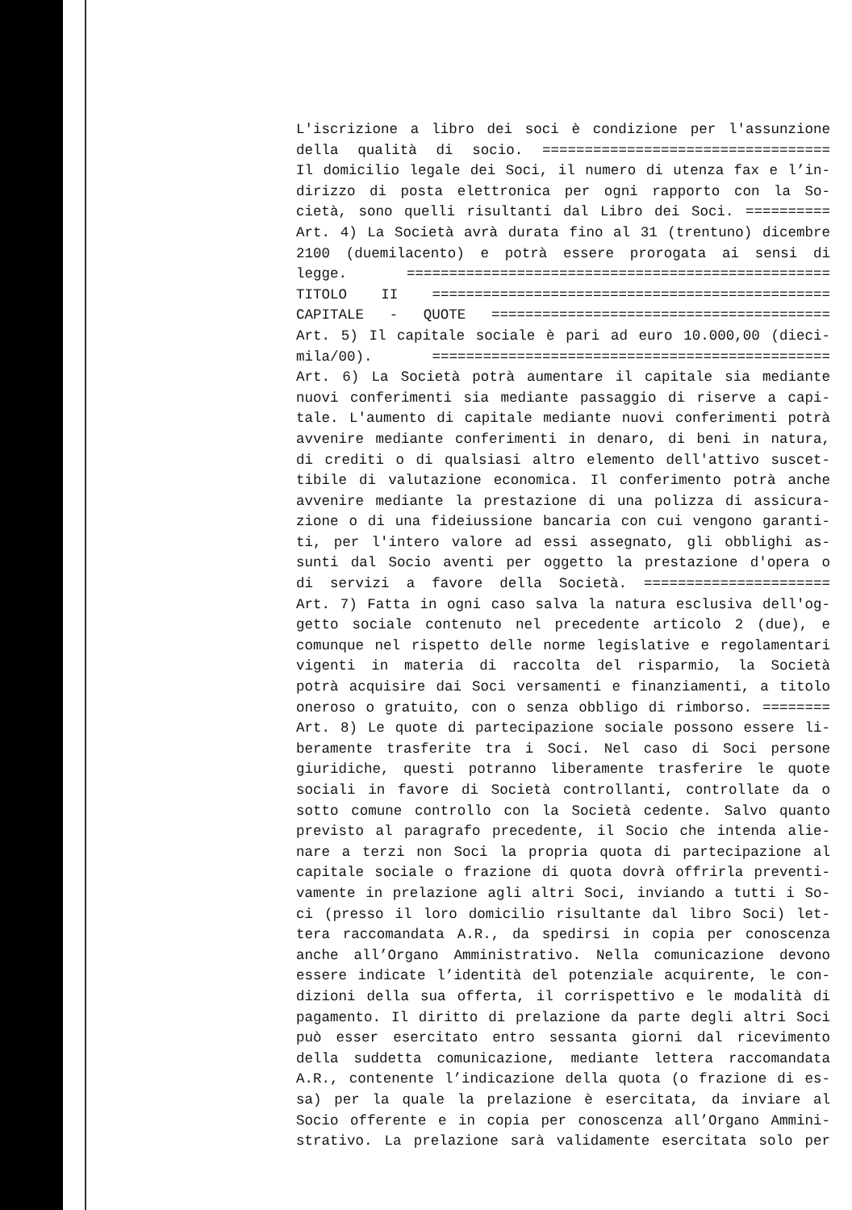L'iscrizione a libro dei soci è condizione per l'assunzione
della qualità di socio. ==================================
Il domicilio legale dei Soci, il numero di utenza fax e l’in-
dirizzo di posta elettronica per ogni rapporto con la So-
cietà, sono quelli risultanti dal Libro dei Soci. ==========
Art. 4) La Società avrà durata fino al 31 (trentuno) dicembre
2100 (duemilacento) e potrà essere prorogata ai sensi di
legge. ==================================================
TITOLO II ===============================================
CAPITALE - QUOTE ========================================
Art. 5) Il capitale sociale è pari ad euro 10.000,00 (dieci-
mila/00). ===============================================
Art. 6) La Società potrà aumentare il capitale sia mediante
nuovi conferimenti sia mediante passaggio di riserve a capi-
tale. L'aumento di capitale mediante nuovi conferimenti potrà
avvenire mediante conferimenti in denaro, di beni in natura,
di crediti o di qualsiasi altro elemento dell'attivo suscet-
tibile di valutazione economica. Il conferimento potrà anche
avvenire mediante la prestazione di una polizza di assicura-
zione o di una fideiussione bancaria con cui vengono garanti-
ti, per l'intero valore ad essi assegnato, gli obblighi as-
sunti dal Socio aventi per oggetto la prestazione d'opera o
di servizi a favore della Società. ======================
Art. 7) Fatta in ogni caso salva la natura esclusiva dell'og-
getto sociale contenuto nel precedente articolo 2 (due), e
comunque nel rispetto delle norme legislative e regolamentari
vigenti in materia di raccolta del risparmio, la Società
potrà acquisire dai Soci versamenti e finanziamenti, a titolo
oneroso o gratuito, con o senza obbligo di rimborso. ========
Art. 8) Le quote di partecipazione sociale possono essere li-
beramente trasferite tra i Soci. Nel caso di Soci persone
giuridiche, questi potranno liberamente trasferire le quote
sociali in favore di Società controllanti, controllate da o
sotto comune controllo con la Società cedente. Salvo quanto
previsto al paragrafo precedente, il Socio che intenda alie-
nare a terzi non Soci la propria quota di partecipazione al
capitale sociale o frazione di quota dovrà offrirla preventi-
vamente in prelazione agli altri Soci, inviando a tutti i So-
ci (presso il loro domicilio risultante dal libro Soci) let-
tera raccomandata A.R., da spedirsi in copia per conoscenza
anche all’Organo Amministrativo. Nella comunicazione devono
essere indicate l’identità del potenziale acquirente, le con-
dizioni della sua offerta, il corrispettivo e le modalità di
pagamento. Il diritto di prelazione da parte degli altri Soci
può esser esercitato entro sessanta giorni dal ricevimento
della suddetta comunicazione, mediante lettera raccomandata
A.R., contenente l’indicazione della quota (o frazione di es-
sa) per la quale la prelazione è esercitata, da inviare al
Socio offerente e in copia per conoscenza all’Organo Ammini-
strativo. La prelazione sarà validamente esercitata solo per